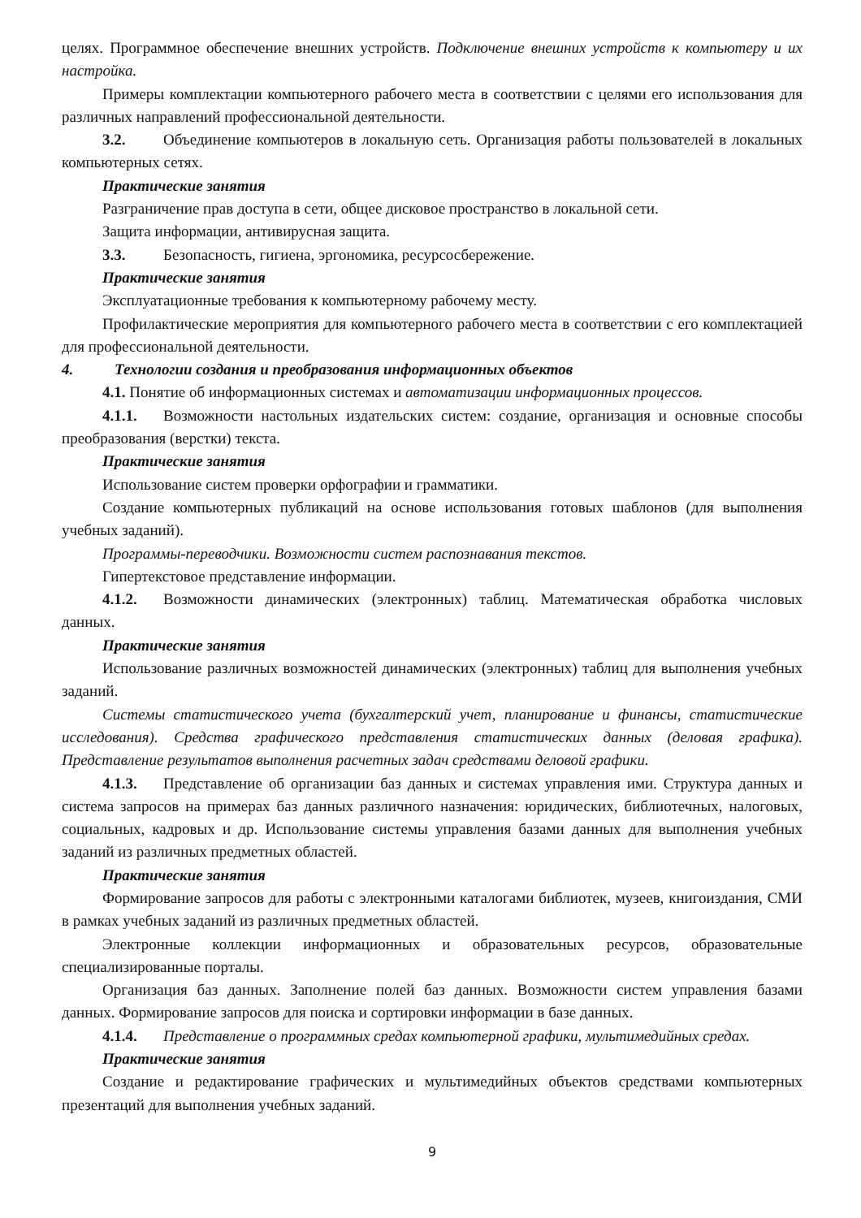целях. Программное обеспечение внешних устройств. Подключение внешних устройств к компьютеру и их настройка.
Примеры комплектации компьютерного рабочего места в соответствии с целями его использования для различных направлений профессиональной деятельности.
3.2. Объединение компьютеров в локальную сеть. Организация работы пользователей в локальных компьютерных сетях.
Практические занятия
Разграничение прав доступа в сети, общее дисковое пространство в локальной сети.
Защита информации, антивирусная защита.
3.3. Безопасность, гигиена, эргономика, ресурсосбережение.
Практические занятия
Эксплуатационные требования к компьютерному рабочему месту.
Профилактические мероприятия для компьютерного рабочего места в соответствии с его комплектацией для профессиональной деятельности.
4. Технологии создания и преобразования информационных объектов
4.1. Понятие об информационных системах и автоматизации информационных процессов.
4.1.1. Возможности настольных издательских систем: создание, организация и основные способы преобразования (верстки) текста.
Практические занятия
Использование систем проверки орфографии и грамматики.
Создание компьютерных публикаций на основе использования готовых шаблонов (для выполнения учебных заданий).
Программы-переводчики. Возможности систем распознавания текстов.
Гипертекстовое представление информации.
4.1.2. Возможности динамических (электронных) таблиц. Математическая обработка числовых данных.
Практические занятия
Использование различных возможностей динамических (электронных) таблиц для выполнения учебных заданий.
Системы статистического учета (бухгалтерский учет, планирование и финансы, статистические исследования). Средства графического представления статистических данных (деловая графика). Представление результатов выполнения расчетных задач средствами деловой графики.
4.1.3. Представление об организации баз данных и системах управления ими. Структура данных и система запросов на примерах баз данных различного назначения: юридических, библиотечных, налоговых, социальных, кадровых и др. Использование системы управления базами данных для выполнения учебных заданий из различных предметных областей.
Практические занятия
Формирование запросов для работы с электронными каталогами библиотек, музеев, книгоиздания, СМИ в рамках учебных заданий из различных предметных областей.
Электронные коллекции информационных и образовательных ресурсов, образовательные специализированные порталы.
Организация баз данных. Заполнение полей баз данных. Возможности систем управления базами данных. Формирование запросов для поиска и сортировки информации в базе данных.
4.1.4. Представление о программных средах компьютерной графики, мультимедийных средах.
Практические занятия
Создание и редактирование графических и мультимедийных объектов средствами компьютерных презентаций для выполнения учебных заданий.
9